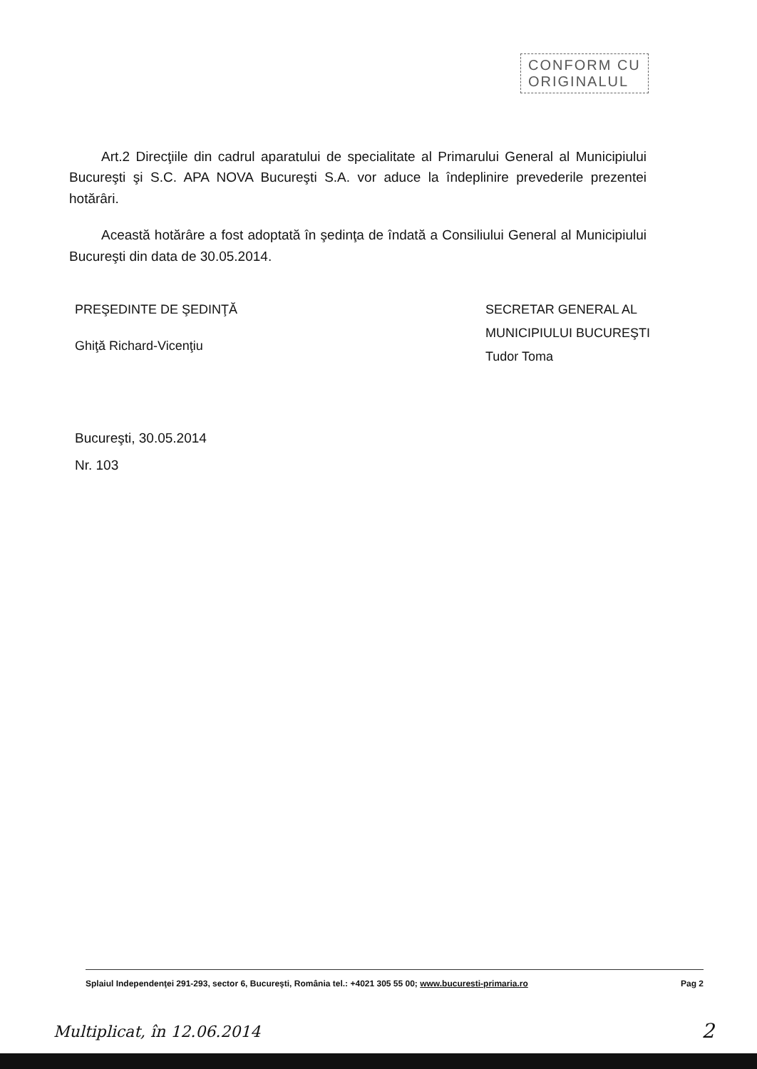CONFORM CU
ORIGINALUL
Art.2 Direcţiile din cadrul aparatului de specialitate al Primarului General al Municipiului Bucureşti şi S.C. APA NOVA Bucureşti S.A. vor aduce la îndeplinire prevederile prezentei hotărâri.
Această hotărâre a fost adoptată în şedinţa de îndată a Consiliului General al Municipiului Bucureşti din data de 30.05.2014.
PREŞEDINTE DE ŞEDINŢĂ
Ghiţă Richard-Vicenţiu
SECRETAR GENERAL AL
MUNICIPIULUI BUCUREŞTI
Tudor Toma
Bucureşti, 30.05.2014
Nr. 103
Splaiul Independenţei 291-293, sector 6, Bucureşti, România tel.: +4021 305 55 00; www.bucuresti-primaria.ro Pag 2
Multiplicat, în 12.06.2014 2